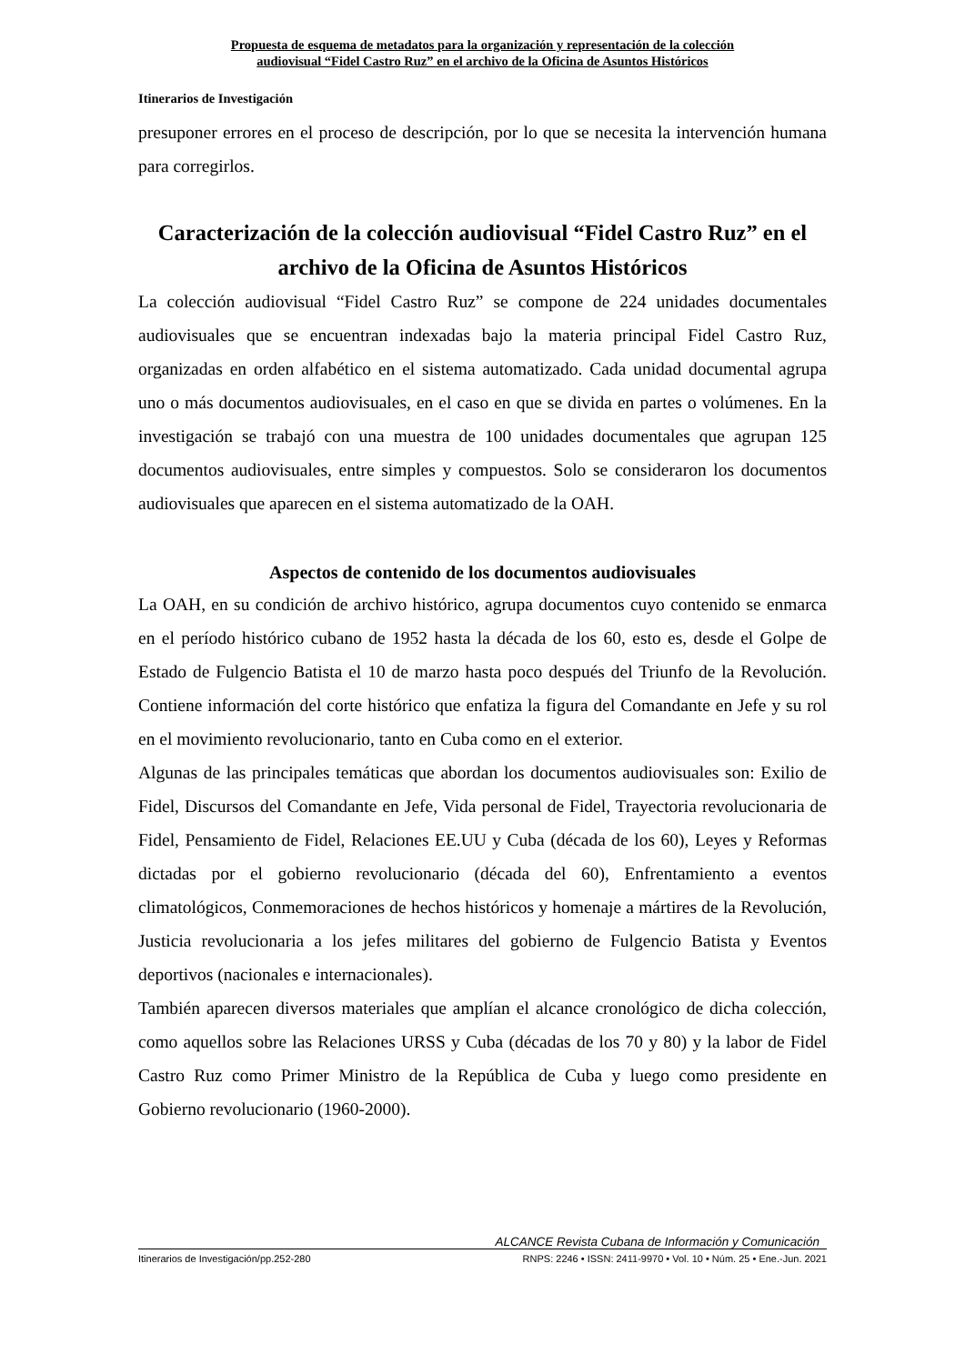Propuesta de esquema de metadatos para la organización y representación de la colección
audiovisual “Fidel Castro Ruz” en el archivo de la Oficina de Asuntos Históricos
Itinerarios de Investigación
presuponer errores en el proceso de descripción, por lo que se necesita la intervención humana para corregirlos.
Caracterización de la colección audiovisual “Fidel Castro Ruz” en el archivo de la Oficina de Asuntos Históricos
La colección audiovisual “Fidel Castro Ruz” se compone de 224 unidades documentales audiovisuales que se encuentran indexadas bajo la materia principal Fidel Castro Ruz, organizadas en orden alfabético en el sistema automatizado. Cada unidad documental agrupa uno o más documentos audiovisuales, en el caso en que se divida en partes o volúmenes. En la investigación se trabajó con una muestra de 100 unidades documentales que agrupan 125 documentos audiovisuales, entre simples y compuestos. Solo se consideraron los documentos audiovisuales que aparecen en el sistema automatizado de la OAH.
Aspectos de contenido de los documentos audiovisuales
La OAH, en su condición de archivo histórico, agrupa documentos cuyo contenido se enmarca en el período histórico cubano de 1952 hasta la década de los 60, esto es, desde el Golpe de Estado de Fulgencio Batista el 10 de marzo hasta poco después del Triunfo de la Revolución. Contiene información del corte histórico que enfatiza la figura del Comandante en Jefe y su rol en el movimiento revolucionario, tanto en Cuba como en el exterior.
Algunas de las principales temáticas que abordan los documentos audiovisuales son: Exilio de Fidel, Discursos del Comandante en Jefe, Vida personal de Fidel, Trayectoria revolucionaria de Fidel, Pensamiento de Fidel, Relaciones EE.UU y Cuba (década de los 60), Leyes y Reformas dictadas por el gobierno revolucionario (década del 60), Enfrentamiento a eventos climatológicos, Conmemoraciones de hechos históricos y homenaje a mártires de la Revolución, Justicia revolucionaria a los jefes militares del gobierno de Fulgencio Batista y Eventos deportivos (nacionales e internacionales).
También aparecen diversos materiales que amplían el alcance cronológico de dicha colección, como aquellos sobre las Relaciones URSS y Cuba (décadas de los 70 y 80) y la labor de Fidel Castro Ruz como Primer Ministro de la República de Cuba y luego como presidente en Gobierno revolucionario (1960-2000).
ALCANCE Revista Cubana de Información y Comunicación
Itinerarios de Investigación/pp.252-280 RNPS: 2246 • ISSN: 2411-9970 • Vol. 10 • Núm. 25 • Ene.-Jun. 2021